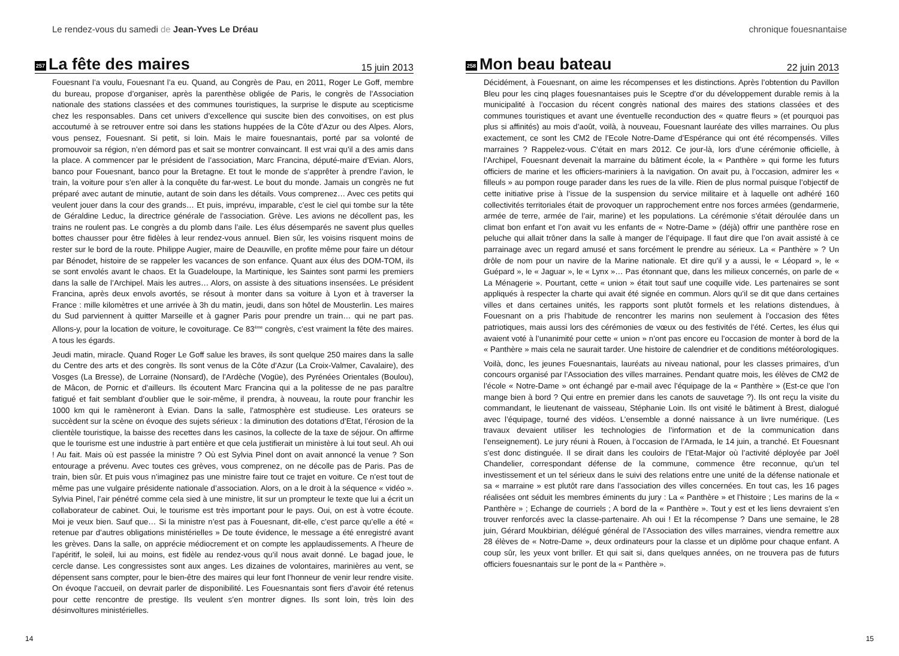Le rendez-vous du samedi de Jean-Yves Le Dréau
257
La fête des maires
15 juin 2013
Fouesnant l’a voulu, Fouesnant l’a eu. Quand, au Congrès de Pau, en 2011, Roger Le Goff, membre du bureau, propose d’organiser, après la parenthèse obligée de Paris, le congrès de l’Association nationale des stations classées et des communes touristiques, la surprise le dispute au scepticisme chez les responsables. Dans cet univers d’excellence qui suscite bien des convoitises, on est plus accoutumé à se retrouver entre soi dans les stations huppées de la Côte d’Azur ou des Alpes. Alors, vous pensez, Fouesnant. Si petit, si loin. Mais le maire fouesnantais, porté par sa volonté de promouvoir sa région, n’en démord pas et sait se montrer convaincant. Il est vrai qu’il a des amis dans la place. A commencer par le président de l’association, Marc Francina, député-maire d’Evian. Alors, banco pour Fouesnant, banco pour la Bretagne. Et tout le monde de s’apprêter à prendre l’avion, le train, la voiture pour s’en aller à la conquête du far-west. Le bout du monde. Jamais un congrès ne fut préparé avec autant de minutie, autant de soin dans les détails. Vous comprenez… Avec ces petits qui veulent jouer dans la cour des grands… Et puis, imprévu, imparable, c’est le ciel qui tombe sur la tête de Géraldine Leduc, la directrice générale de l’association. Grève. Les avions ne décollent pas, les trains ne roulent pas. Le congrès a du plomb dans l’aile. Les élus désemparés ne savent plus quelles bottes chausser pour être fidèles à leur rendez-vous annuel. Bien sûr, les voisins risquent moins de rester sur le bord de la route. Philippe Augier, maire de Deauville, en profite même pour faire un détour par Bénodet, histoire de se rappeler les vacances de son enfance. Quant aux élus des DOM-TOM, ils se sont envolés avant le chaos. Et la Guadeloupe, la Martinique, les Saintes sont parmi les premiers dans la salle de l’Archipel. Mais les autres… Alors, on assiste à des situations insensées. Le président Francina, après deux envols avortés, se résout à monter dans sa voiture à Lyon et à traverser la France : mille kilomètres et une arrivée à 3h du matin, jeudi, dans son hôtel de Mousterlin. Les maires du Sud parviennent à quitter Marseille et à gagner Paris pour prendre un train… qui ne part pas. Allons-y, pour la location de voiture, le covoiturage. Ce 83<sup>ème</sup> congrès, c’est vraiment la fête des maires. A tous les égards.
Jeudi matin, miracle. Quand Roger Le Goff salue les braves, ils sont quelque 250 maires dans la salle du Centre des arts et des congrès. Ils sont venus de la Côte d’Azur (La Croix-Valmer, Cavalaire), des Vosges (La Bresse), de Lorraine (Nonsard), de l’Ardèche (Vogüe), des Pyrénées Orientales (Boulou), de Mâcon, de Pornic et d’ailleurs. Ils écoutent Marc Francina qui a la politesse de ne pas paraître fatigué et fait semblant d’oublier que le soir-même, il prendra, à nouveau, la route pour franchir les 1000 km qui le ramèneront à Evian. Dans la salle, l’atmosphère est studieuse. Les orateurs se succèdent sur la scène on évoque des sujets sérieux : la diminution des dotations d’Etat, l’érosion de la clientèle touristique, la baisse des recettes dans les casinos, la collecte de la taxe de séjour. On affirme que le tourisme est une industrie à part entière et que cela justifierait un ministère à lui tout seul. Ah oui ! Au fait. Mais où est passée la ministre ? Où est Sylvia Pinel dont on avait annoncé la venue ? Son entourage a prévenu. Avec toutes ces grèves, vous comprenez, on ne décolle pas de Paris. Pas de train, bien sûr. Et puis vous n’imaginez pas une ministre faire tout ce trajet en voiture. Ce n’est tout de même pas une vulgaire présidente nationale d’association. Alors, on a le droit à la séquence « vidéo ». Sylvia Pinel, l’air pénétré comme cela sied à une ministre, lit sur un prompteur le texte que lui a écrit un collaborateur de cabinet. Oui, le tourisme est très important pour le pays. Oui, on est à votre écoute. Moi je veux bien. Sauf que… Si la ministre n’est pas à Fouesnant, dit-elle, c’est parce qu’elle a été « retenue par d’autres obligations ministérielles » De toute évidence, le message a été enregistré avant les grèves. Dans la salle, on apprécie médiocrement et on compte les applaudissements. A l’heure de l’apéritif, le soleil, lui au moins, est fidèle au rendez-vous qu’il nous avait donné. Le bagad joue, le cercle danse. Les congressistes sont aux anges. Les dizaines de volontaires, marinières au vent, se dépensent sans compter, pour le bien-être des maires qui leur font l’honneur de venir leur rendre visite. On évoque l’accueil, on devrait parler de disponibilité. Les Fouesnantais sont fiers d’avoir été retenus pour cette rencontre de prestige. Ils veulent s’en montrer dignes. Ils sont loin, très loin des désinvoltures ministérielles.
14
chronique fouesnantaise
258
Mon beau bateau
22 juin 2013
Décidément, à Fouesnant, on aime les récompenses et les distinctions. Après l’obtention du Pavillon Bleu pour les cinq plages fouesnantaises puis le Sceptre d’or du développement durable remis à la municipalité à l’occasion du récent congrès national des maires des stations classées et des communes touristiques et avant une éventuelle reconduction des « quatre fleurs » (et pourquoi pas plus si affinités) au mois d’août, voilà, à nouveau, Fouesnant lauréate des villes marraines. Ou plus exactement, ce sont les CM2 de l’Ecole Notre-Dame d’Espérance qui ont été récompensés. Villes marraines ? Rappelez-vous. C’était en mars 2012. Ce jour-là, lors d’une cérémonie officielle, à l’Archipel, Fouesnant devenait la marraine du bâtiment école, la « Panthère » qui forme les futurs officiers de marine et les officiers-mariniers à la navigation. On avait pu, à l’occasion, admirer les « filleuls » au pompon rouge parader dans les rues de la ville. Rien de plus normal puisque l’objectif de cette initiative prise à l’issue de la suspension du service militaire et à laquelle ont adhéré 160 collectivités territoriales était de provoquer un rapprochement entre nos forces armées (gendarmerie, armée de terre, armée de l’air, marine) et les populations. La cérémonie s’était déroulée dans un climat bon enfant et l’on avait vu les enfants de « Notre-Dame » (déjà) offrir une panthère rose en peluche qui allait trôner dans la salle à manger de l’équipage. Il faut dire que l’on avait assisté à ce parrainage avec un regard amusé et sans forcément le prendre au sérieux. La « Panthère » ? Un drôle de nom pour un navire de la Marine nationale. Et dire qu’il y a aussi, le « Léopard », le « Guépard », le « Jaguar », le « Lynx »… Pas étonnant que, dans les milieux concernés, on parle de « La Ménagerie ». Pourtant, cette « union » était tout sauf une coquille vide. Les partenaires se sont appliqués à respecter la charte qui avait été signée en commun. Alors qu’il se dit que dans certaines villes et dans certaines unités, les rapports sont plutôt formels et les relations distendues, à Fouesnant on a pris l’habitude de rencontrer les marins non seulement à l’occasion des fêtes patriotiques, mais aussi lors des cérémonies de vœux ou des festivités de l’été. Certes, les élus qui avaient voté à l’unanimité pour cette « union » n’ont pas encore eu l’occasion de monter à bord de la « Panthère » mais cela ne saurait tarder. Une histoire de calendrier et de conditions météorologiques.
Voilà, donc, les jeunes Fouesnantais, lauréats au niveau national, pour les classes primaires, d’un concours organisé par l’Association des villes marraines. Pendant quatre mois, les élèves de CM2 de l’école « Notre-Dame » ont échangé par e-mail avec l’équipage de la « Panthère » (Est-ce que l’on mange bien à bord ? Qui entre en premier dans les canots de sauvetage ?). Ils ont reçu la visite du commandant, le lieutenant de vaisseau, Stéphanie Loin. Ils ont visité le bâtiment à Brest, dialogué avec l’équipage, tourné des vidéos. L’ensemble a donné naissance à un livre numérique. (Les travaux devaient utiliser les technologies de l’information et de la communication dans l’enseignement). Le jury réuni à Rouen, à l’occasion de l’Armada, le 14 juin, a tranché. Et Fouesnant s’est donc distinguée. Il se dirait dans les couloirs de l’Etat-Major où l’activité déployée par Joël Chandelier, correspondant défense de la commune, commence être reconnue, qu’un tel investissement et un tel sérieux dans le suivi des relations entre une unité de la défense nationale et sa « marraine » est plutôt rare dans l’association des villes concernées. En tout cas, les 16 pages réalisées ont séduit les membres éminents du jury : La « Panthère » et l’histoire ; Les marins de la « Panthère » ; Echange de courriels ; A bord de la « Panthère ». Tout y est et les liens devraient s’en trouver renforcés avec la classe-partenaire. Ah oui ! Et la récompense ? Dans une semaine, le 28 juin, Gérard Moukbirian, délégué général de l’Association des villes marraines, viendra remettre aux 28 élèves de « Notre-Dame », deux ordinateurs pour la classe et un diplôme pour chaque enfant. A coup sûr, les yeux vont briller. Et qui sait si, dans quelques années, on ne trouvera pas de futurs officiers fouesnantais sur le pont de la « Panthère ».
15